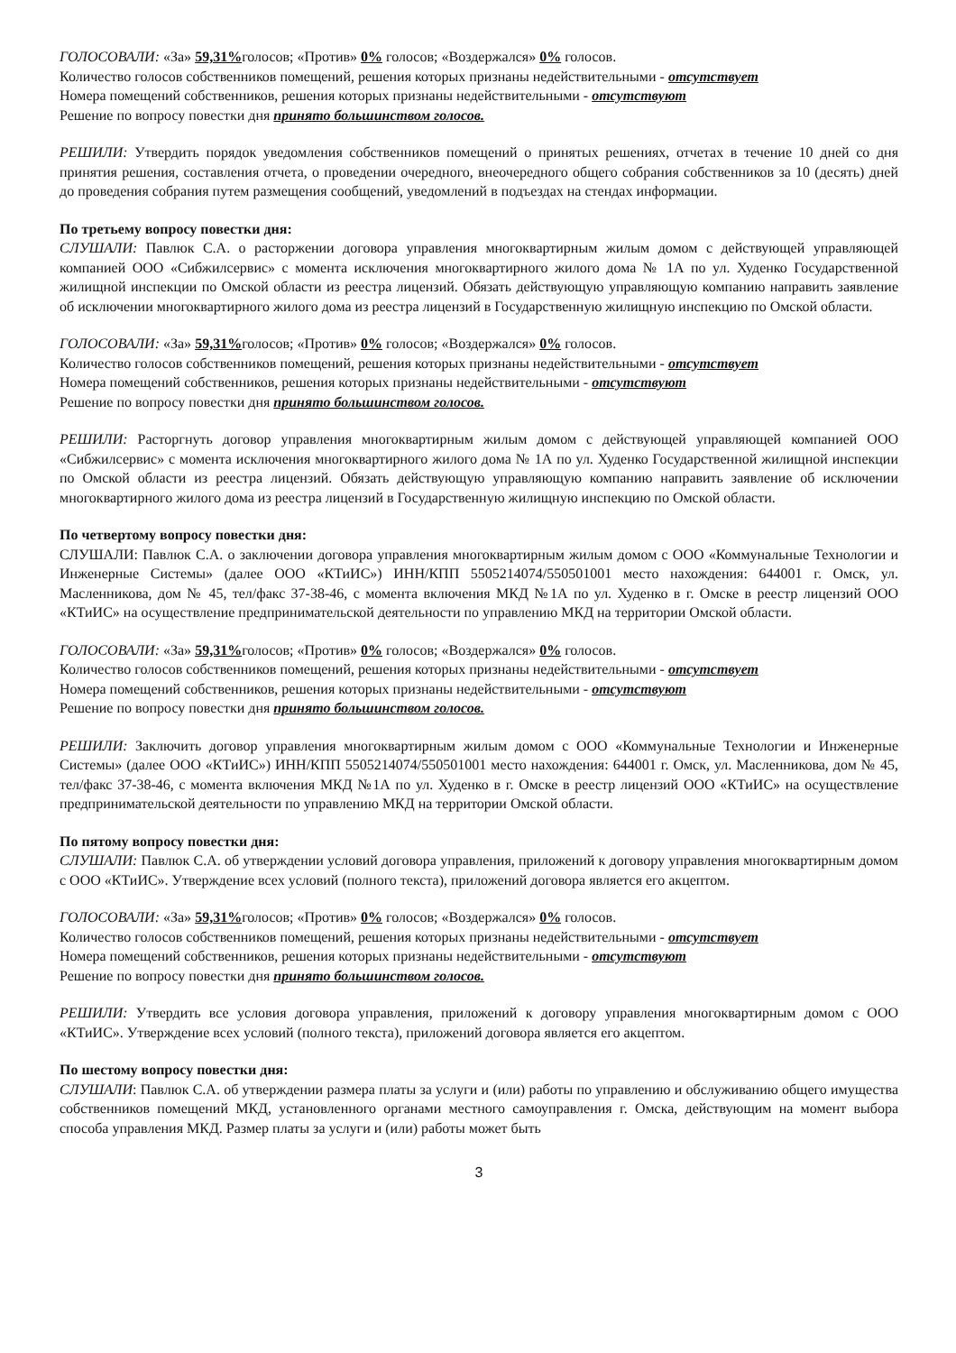ГОЛОСОВАЛИ: «За» 59,31% голосов; «Против» 0% голосов; «Воздержался» 0% голосов.
Количество голосов собственников помещений, решения которых признаны недействительными - отсутствует
Номера помещений собственников, решения которых признаны недействительными - отсутствуют
Решение по вопросу повестки дня принято большинством голосов.
РЕШИЛИ: Утвердить порядок уведомления собственников помещений о принятых решениях, отчетах в течение 10 дней со дня принятия решения, составления отчета, о проведении очередного, внеочередного общего собрания собственников за 10 (десять) дней до проведения собрания путем размещения сообщений, уведомлений в подъездах на стендах информации.
По третьему вопросу повестки дня:
СЛУШАЛИ: Павлюк С.А. о расторжении договора управления многоквартирным жилым домом с действующей управляющей компанией ООО «Сибжилсервис» с момента исключения многоквартирного жилого дома № 1А по ул. Худенко Государственной жилищной инспекции по Омской области из реестра лицензий. Обязать действующую управляющую компанию направить заявление об исключении многоквартирного жилого дома из реестра лицензий в Государственную жилищную инспекцию по Омской области.
ГОЛОСОВАЛИ: «За» 59,31% голосов; «Против» 0% голосов; «Воздержался» 0% голосов.
Количество голосов собственников помещений, решения которых признаны недействительными - отсутствует
Номера помещений собственников, решения которых признаны недействительными - отсутствуют
Решение по вопросу повестки дня принято большинством голосов.
РЕШИЛИ: Расторгнуть договор управления многоквартирным жилым домом с действующей управляющей компанией ООО «Сибжилсервис» с момента исключения многоквартирного жилого дома № 1А по ул. Худенко Государственной жилищной инспекции по Омской области из реестра лицензий. Обязать действующую управляющую компанию направить заявление об исключении многоквартирного жилого дома из реестра лицензий в Государственную жилищную инспекцию по Омской области.
По четвертому вопросу повестки дня:
СЛУШАЛИ: Павлюк С.А. о заключении договора управления многоквартирным жилым домом с ООО «Коммунальные Технологии и Инженерные Системы» (далее ООО «КТиИС») ИНН/КПП 5505214074/550501001 место нахождения: 644001 г. Омск, ул. Масленникова, дом № 45, тел/факс 37-38-46, с момента включения МКД №1А по ул. Худенко в г. Омске в реестр лицензий ООО «КТиИС» на осуществление предпринимательской деятельности по управлению МКД на территории Омской области.
ГОЛОСОВАЛИ: «За» 59,31% голосов; «Против» 0% голосов; «Воздержался» 0% голосов.
Количество голосов собственников помещений, решения которых признаны недействительными - отсутствует
Номера помещений собственников, решения которых признаны недействительными - отсутствуют
Решение по вопросу повестки дня принято большинством голосов.
РЕШИЛИ: Заключить договор управления многоквартирным жилым домом с ООО «Коммунальные Технологии и Инженерные Системы» (далее ООО «КТиИС») ИНН/КПП 5505214074/550501001 место нахождения: 644001 г. Омск, ул. Масленникова, дом № 45, тел/факс 37-38-46, с момента включения МКД №1А по ул. Худенко в г. Омске в реестр лицензий ООО «КТиИС» на осуществление предпринимательской деятельности по управлению МКД на территории Омской области.
По пятому вопросу повестки дня:
СЛУШАЛИ: Павлюк С.А. об утверждении условий договора управления, приложений к договору управления многоквартирным домом с ООО «КТиИС». Утверждение всех условий (полного текста), приложений договора является его акцептом.
ГОЛОСОВАЛИ: «За» 59,31% голосов; «Против» 0% голосов; «Воздержался» 0% голосов.
Количество голосов собственников помещений, решения которых признаны недействительными - отсутствует
Номера помещений собственников, решения которых признаны недействительными - отсутствуют
Решение по вопросу повестки дня принято большинством голосов.
РЕШИЛИ: Утвердить все условия договора управления, приложений к договору управления многоквартирным домом с ООО «КТиИС». Утверждение всех условий (полного текста), приложений договора является его акцептом.
По шестому вопросу повестки дня:
СЛУШАЛИ: Павлюк С.А. об утверждении размера платы за услуги и (или) работы по управлению и обслуживанию общего имущества собственников помещений МКД, установленного органами местного самоуправления г. Омска, действующим на момент выбора способа управления МКД. Размер платы за услуги и (или) работы может быть
3